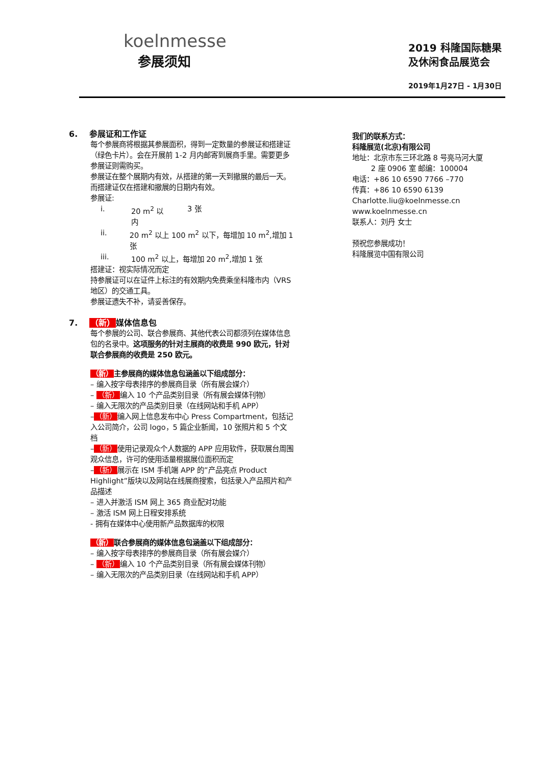koelnmesse
参展须知
2019 科隆国际糖果
及休闲食品展览会
2019年1月27日 - 1月30日
6. 参展证和工作证
每个参展商将根据其参展面积，得到一定数量的参展证和搭建证（绿色卡片）。会在开展前 1-2 月内邮寄到展商手里。需要更多参展证则需购买。
参展证在整个展期内有效，从搭建的第一天到撤展的最后一天。而搭建证仅在搭建和撤展的日期内有效。
参展证:
i. 20 m<sup>2</sup> 以内 3 张
ii. 20 m<sup>2</sup> 以上 100 m<sup>2</sup> 以下，每增加 10 m<sup>2</sup>,增加 1 张
iii. 100 m<sup>2</sup> 以上，每增加 20 m<sup>2</sup>,增加 1 张
搭建证：视实际情况而定
持参展证可以在证件上标注的有效期内免费乘坐科隆市内（VRS 地区）的交通工具。
参展证遗失不补，请妥善保存。
7. （新）媒体信息包
每个参展的公司、联合参展商、其他代表公司都须列在媒体信息包的名录中。这项服务的针对主展商的收费是 990 欧元，针对联合参展商的收费是 250 欧元。
（新）主参展商的媒体信息包涵盖以下组成部分：
– 编入按字母表排序的参展商目录（所有展会媒介）
– （新）编入 10 个产品类别目录（所有展会媒体刊物）
– 编入无限次的产品类别目录（在线网站和手机 APP）
–（新）编入网上信息发布中心 Press Compartment，包括记入公司简介，公司 logo，5 篇企业新闻，10 张照片和 5 个文档
–（新）使用记录观众个人数据的 APP 应用软件，获取展台周围观众信息，许可的使用适量根据展位面积而定
–（新）展示在 ISM 手机端 APP 的”产品亮点 Product Highlight”版块以及网站在线展商搜索，包括录入产品照片和产品描述
– 进入并激活 ISM 网上 365 商业配对功能
– 激活 ISM 网上日程安排系统
- 拥有在媒体中心使用新产品数据库的权限
（新）联合参展商的媒体信息包涵盖以下组成部分：
– 编入按字母表排序的参展商目录（所有展会媒介）
– （新）编入 10 个产品类别目录（所有展会媒体刊物）
– 编入无限次的产品类别目录（在线网站和手机 APP）
我们的联系方式：
科隆展览(北京)有限公司
地址：北京市东三环北路 8 号亮马河大厦
2 座 0906 室 邮编：100004
电话：+86 10 6590 7766 –770
传真：+86 10 6590 6139
Charlotte.liu@koelnmesse.cn
www.koelnmesse.cn
联系人：刘丹 女士
预祝您参展成功！
科隆展览中国有限公司